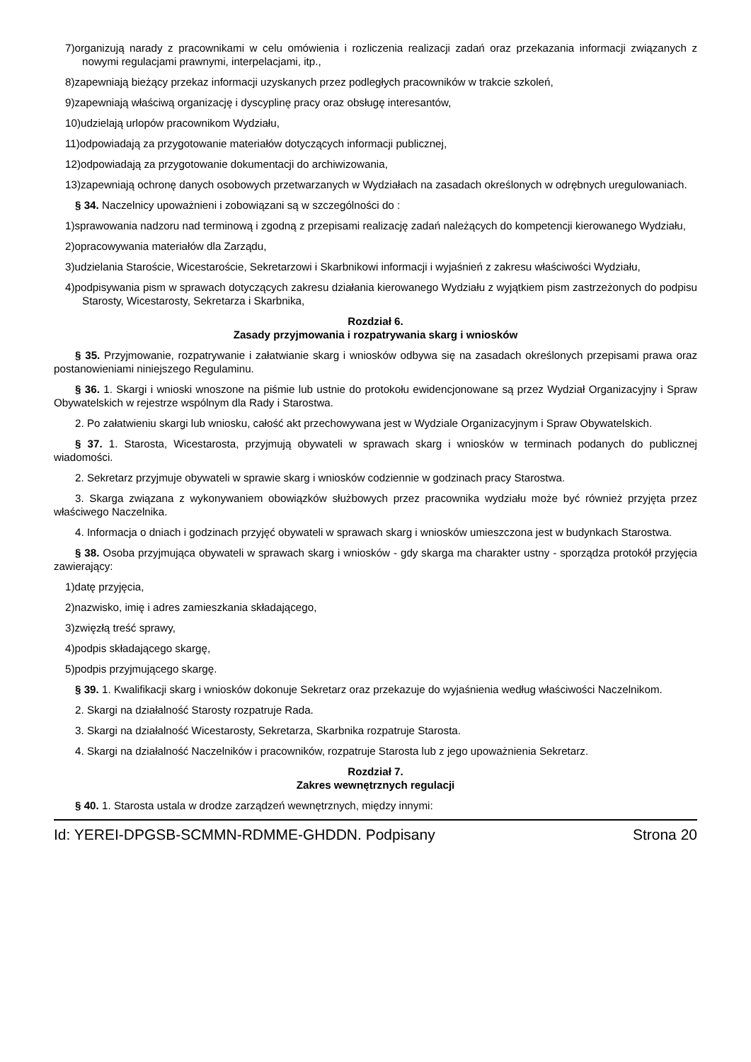7)organizują narady z pracownikami w celu omówienia i rozliczenia realizacji zadań oraz przekazania informacji związanych z nowymi regulacjami prawnymi, interpelacjami, itp.,
8)zapewniają bieżący przekaz informacji uzyskanych przez podległych pracowników w trakcie szkoleń,
9)zapewniają właściwą organizację i dyscyplinę pracy oraz obsługę interesantów,
10)udzielają urlopów pracownikom Wydziału,
11)odpowiadają za przygotowanie materiałów dotyczących informacji publicznej,
12)odpowiadają za przygotowanie dokumentacji do archiwizowania,
13)zapewniają ochronę danych osobowych przetwarzanych w Wydziałach na zasadach określonych w odrębnych uregulowaniach.
§ 34. Naczelnicy upoważnieni i zobowiązani są w szczególności do :
1)sprawowania nadzoru nad terminową i zgodną z przepisami realizację zadań należących do kompetencji kierowanego Wydziału,
2)opracowywania materiałów dla Zarządu,
3)udzielania Staroście, Wicestaroście, Sekretarzowi i Skarbnikowi informacji i wyjaśnień z zakresu właściwości Wydziału,
4)podpisywania pism w sprawach dotyczących zakresu działania kierowanego Wydziału z wyjątkiem pism zastrzeżonych do podpisu Starosty, Wicestarosty, Sekretarza i Skarbnika,
Rozdział 6.
Zasady przyjmowania i rozpatrywania skarg i wniosków
§ 35. Przyjmowanie, rozpatrywanie i załatwianie skarg i wniosków odbywa się na zasadach określonych przepisami prawa oraz postanowieniami niniejszego Regulaminu.
§ 36. 1. Skargi i wnioski wnoszone na piśmie lub ustnie do protokołu ewidencjonowane są przez Wydział Organizacyjny i Spraw Obywatelskich w rejestrze wspólnym dla Rady i Starostwa.
2. Po załatwieniu skargi lub wniosku, całość akt przechowywana jest w Wydziale Organizacyjnym i Spraw Obywatelskich.
§ 37. 1. Starosta, Wicestarosta, przyjmują obywateli w sprawach skarg i wniosków w terminach podanych do publicznej wiadomości.
2. Sekretarz przyjmuje obywateli w sprawie skarg i wniosków codziennie w godzinach pracy Starostwa.
3. Skarga związana z wykonywaniem obowiązków służbowych przez pracownika wydziału może być również przyjęta przez właściwego Naczelnika.
4. Informacja o dniach i godzinach przyjęć obywateli w sprawach skarg i wniosków umieszczona jest w budynkach Starostwa.
§ 38. Osoba przyjmująca obywateli w sprawach skarg i wniosków - gdy skarga ma charakter ustny - sporządza protokół przyjęcia zawierający:
1)datę przyjęcia,
2)nazwisko, imię i adres zamieszkania składającego,
3)zwięzłą treść sprawy,
4)podpis składającego skargę,
5)podpis przyjmującego skargę.
§ 39. 1. Kwalifikacji skarg i wniosków dokonuje Sekretarz oraz przekazuje do wyjaśnienia według właściwości Naczelnikom.
2. Skargi na działalność Starosty rozpatruje Rada.
3. Skargi na działalność Wicestarosty, Sekretarza, Skarbnika rozpatruje Starosta.
4. Skargi na działalność Naczelników i pracowników, rozpatruje Starosta lub z jego upoważnienia Sekretarz.
Rozdział 7.
Zakres wewnętrznych regulacji
§ 40. 1. Starosta ustala w drodze zarządzeń wewnętrznych, między innymi:
Id: YEREI-DPGSB-SCMMN-RDMME-GHDDN. Podpisany Strona 20